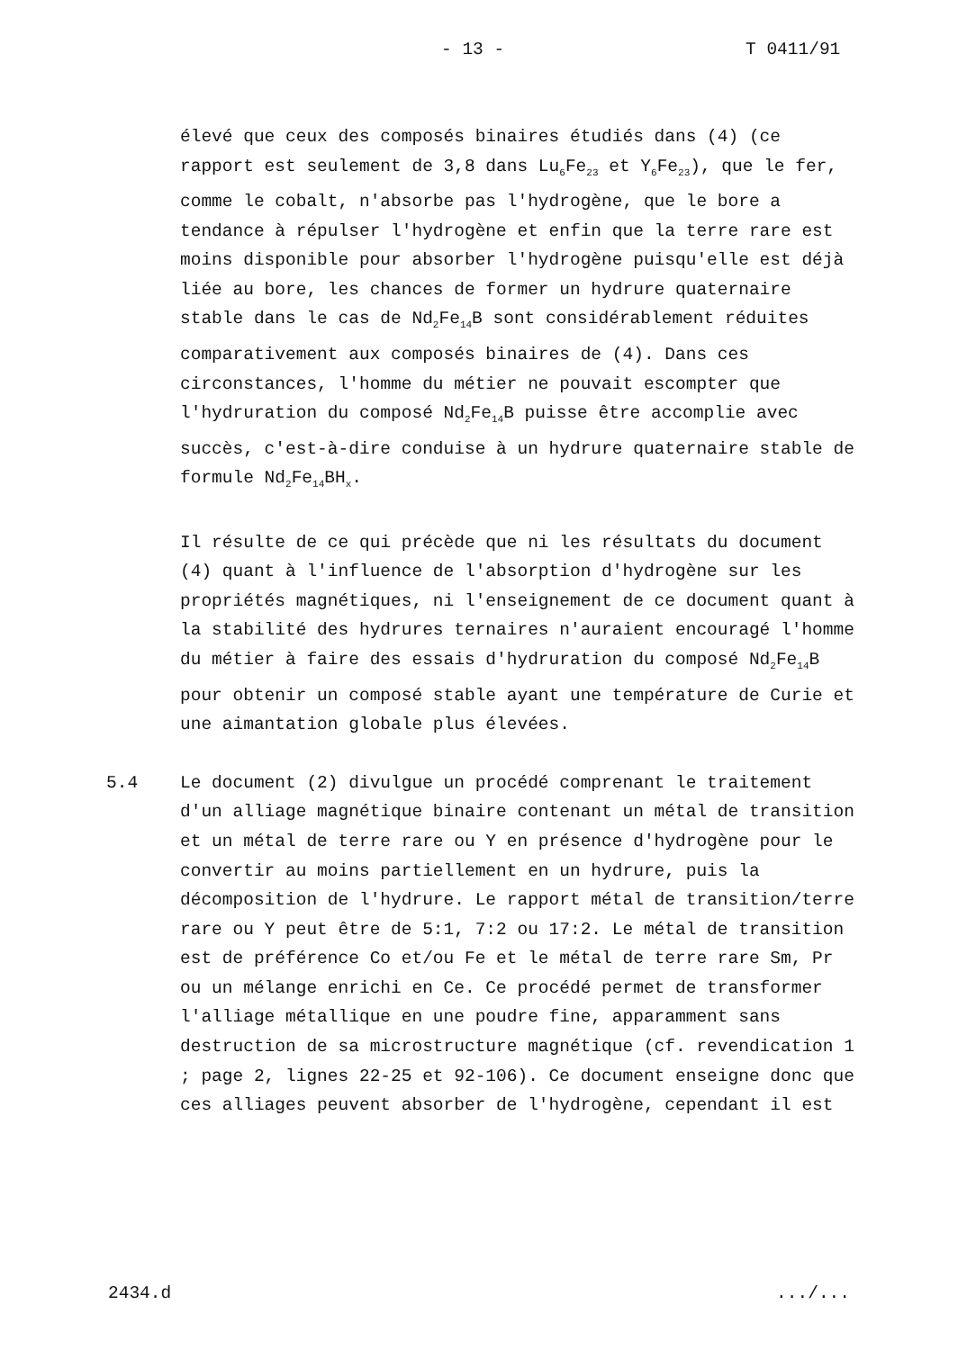- 13 - T 0411/91
élevé que ceux des composés binaires étudiés dans (4) (ce rapport est seulement de 3,8 dans Lu<sub>6</sub>Fe<sub>23</sub> et Y<sub>6</sub>Fe<sub>23</sub>), que le fer, comme le cobalt, n'absorbe pas l'hydrogène, que le bore a tendance à répulser l'hydrogène et enfin que la terre rare est moins disponible pour absorber l'hydrogène puisqu'elle est déjà liée au bore, les chances de former un hydrure quaternaire stable dans le cas de Nd<sub>2</sub>Fe<sub>14</sub>B sont considérablement réduites comparativement aux composés binaires de (4). Dans ces circonstances, l'homme du métier ne pouvait escompter que l'hydruration du composé Nd<sub>2</sub>Fe<sub>14</sub>B puisse être accomplie avec succès, c'est-à-dire conduise à un hydrure quaternaire stable de formule Nd<sub>2</sub>Fe<sub>14</sub>BH<sub>x</sub>.
Il résulte de ce qui précède que ni les résultats du document (4) quant à l'influence de l'absorption d'hydrogène sur les propriétés magnétiques, ni l'enseignement de ce document quant à la stabilité des hydrures ternaires n'auraient encouragé l'homme du métier à faire des essais d'hydruration du composé Nd<sub>2</sub>Fe<sub>14</sub>B pour obtenir un composé stable ayant une température de Curie et une aimantation globale plus élevées.
5.4 Le document (2) divulgue un procédé comprenant le traitement d'un alliage magnétique binaire contenant un métal de transition et un métal de terre rare ou Y en présence d'hydrogène pour le convertir au moins partiellement en un hydrure, puis la décomposition de l'hydrure. Le rapport métal de transition/terre rare ou Y peut être de 5:1, 7:2 ou 17:2. Le métal de transition est de préférence Co et/ou Fe et le métal de terre rare Sm, Pr ou un mélange enrichi en Ce. Ce procédé permet de transformer l'alliage métallique en une poudre fine, apparamment sans destruction de sa microstructure magnétique (cf. revendication 1 ; page 2, lignes 22-25 et 92-106). Ce document enseigne donc que ces alliages peuvent absorber de l'hydrogène, cependant il est
2434.d.../...